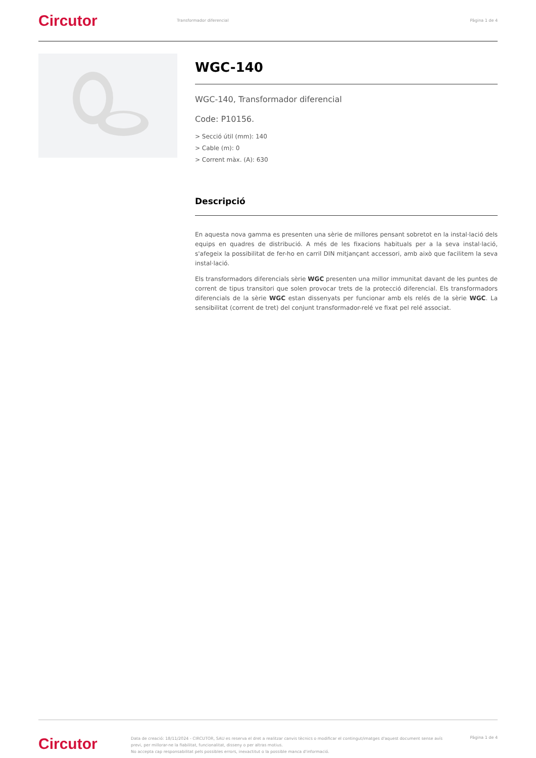Circutor
Transformador diferencial Pàgina 1 de 4
WGC-140
WGC-140, Transformador diferencial
Code: P10156.
> Secció útil (mm): 140
> Cable (m): 0
> Corrent màx. (A): 630
Descripció
En aquesta nova gamma es presenten una sèrie de millores pensant sobretot en la instal·lació dels equips en quadres de distribució. A més de les fixacions habituals per a la seva instal·lació, s'afegeix la possibilitat de fer-ho en carril DIN mitjançant accessori, amb això que facilitem la seva instal·lació.
Els transformadors diferencials sèrie WGC presenten una millor immunitat davant de les puntes de corrent de tipus transitori que solen provocar trets de la protecció diferencial. Els transformadors diferencials de la sèrie WGC estan dissenyats per funcionar amb els relés de la sèrie WGC. La sensibilitat (corrent de tret) del conjunt transformador-relé ve fixat pel relé associat.
Circutor
Data de creació: 18/11/2024 - CIRCUTOR, SAU es reserva el dret a realitzar canvis tècnics o modificar el contingut/imatges d'aquest document sense avís previ, per millorar-ne la fiabilitat, funcionalitat, disseny o per altras motius.
No accepta cap responsabilitat pels possibles errors, inexactitut o la possible manca d'informació.
Pàgina 1 de 4